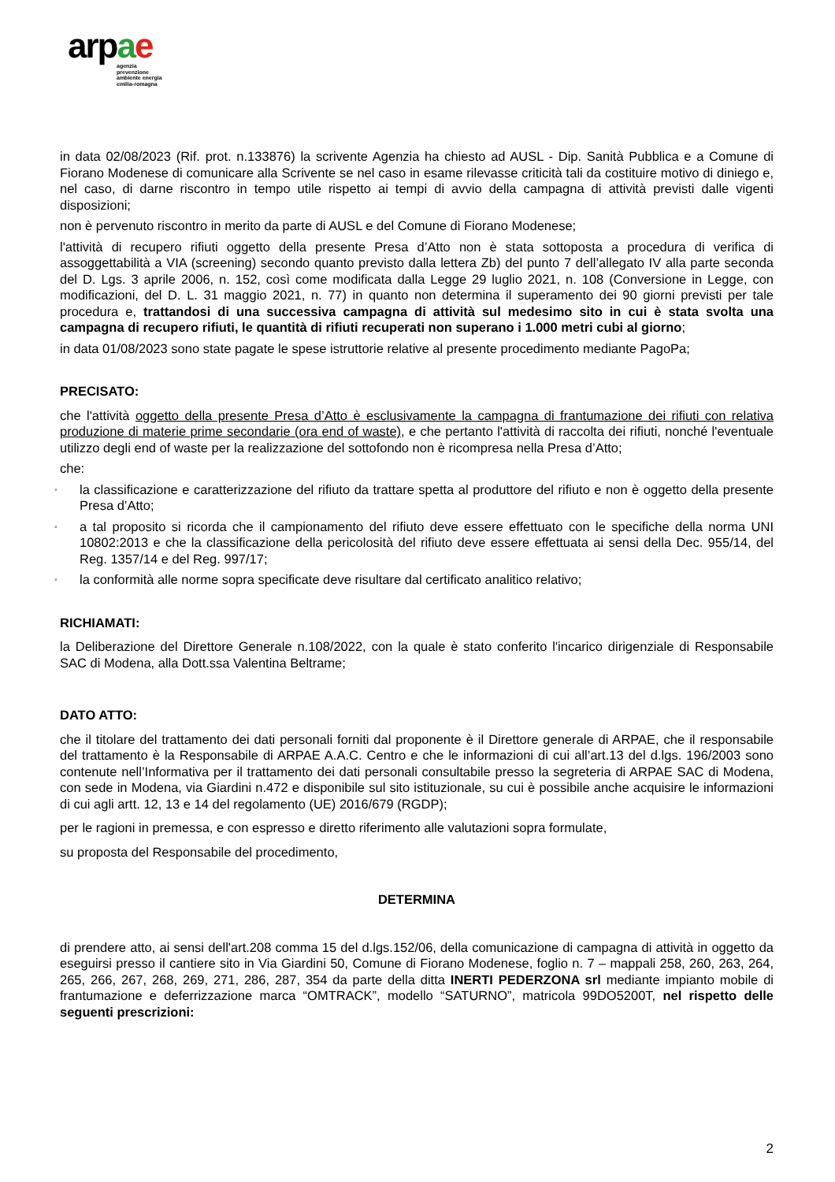ar pae
agenzia
prevenzione
ambiente energia
emilia-romagna
in data 02/08/2023 (Rif. prot. n.133876) la scrivente Agenzia ha chiesto ad AUSL - Dip. Sanità Pubblica e a Comune di Fiorano Modenese di comunicare alla Scrivente se nel caso in esame rilevasse criticità tali da costituire motivo di diniego e, nel caso, di darne riscontro in tempo utile rispetto ai tempi di avvio della campagna di attività previsti dalle vigenti disposizioni;
non è pervenuto riscontro in merito da parte di AUSL e del Comune di Fiorano Modenese;
l'attività di recupero rifiuti oggetto della presente Presa d’Atto non è stata sottoposta a procedura di verifica di assoggettabilità a VIA (screening) secondo quanto previsto dalla lettera Zb) del punto 7 dell’allegato IV alla parte seconda del D. Lgs. 3 aprile 2006, n. 152, così come modificata dalla Legge 29 luglio 2021, n. 108 (Conversione in Legge, con modificazioni, del D. L. 31 maggio 2021, n. 77) in quanto non determina il superamento dei 90 giorni previsti per tale procedura e, trattandosi di una successiva campagna di attività sul medesimo sito in cui è stata svolta una campagna di recupero rifiuti, le quantità di rifiuti recuperati non superano i 1.000 metri cubi al giorno;
in data 01/08/2023 sono state pagate le spese istruttorie relative al presente procedimento mediante PagoPa;
PRECISATO:
che l'attività oggetto della presente Presa d’Atto è esclusivamente la campagna di frantumazione dei rifiuti con relativa produzione di materie prime secondarie (ora end of waste), e che pertanto l'attività di raccolta dei rifiuti, nonché l'eventuale utilizzo degli end of waste per la realizzazione del sottofondo non è ricompresa nella Presa d’Atto;
che:
◦ la classificazione e caratterizzazione del rifiuto da trattare spetta al produttore del rifiuto e non è oggetto della presente Presa d’Atto;
◦ a tal proposito si ricorda che il campionamento del rifiuto deve essere effettuato con le specifiche della norma UNI 10802:2013 e che la classificazione della pericolosità del rifiuto deve essere effettuata ai sensi della Dec. 955/14, del Reg. 1357/14 e del Reg. 997/17;
◦ la conformità alle norme sopra specificate deve risultare dal certificato analitico relativo;
RICHIAMATI:
la Deliberazione del Direttore Generale n.108/2022, con la quale è stato conferito l'incarico dirigenziale di Responsabile SAC di Modena, alla Dott.ssa Valentina Beltrame;
DATO ATTO:
che il titolare del trattamento dei dati personali forniti dal proponente è il Direttore generale di ARPAE, che il responsabile del trattamento è la Responsabile di ARPAE A.A.C. Centro e che le informazioni di cui all’art.13 del d.lgs. 196/2003 sono contenute nell’Informativa per il trattamento dei dati personali consultabile presso la segreteria di ARPAE SAC di Modena, con sede in Modena, via Giardini n.472 e disponibile sul sito istituzionale, su cui è possibile anche acquisire le informazioni di cui agli artt. 12, 13 e 14 del regolamento (UE) 2016/679 (RGDP);
per le ragioni in premessa, e con espresso e diretto riferimento alle valutazioni sopra formulate,
su proposta del Responsabile del procedimento,
DETERMINA
di prendere atto, ai sensi dell'art.208 comma 15 del d.lgs.152/06, della comunicazione di campagna di attività in oggetto da eseguirsi presso il cantiere sito in Via Giardini 50, Comune di Fiorano Modenese, foglio n. 7 – mappali 258, 260, 263, 264, 265, 266, 267, 268, 269, 271, 286, 287, 354 da parte della ditta INERTI PEDERZONA srl mediante impianto mobile di frantumazione e deferrizzazione marca “OMTRACK”, modello “SATURNO”, matricola 99DO5200T, nel rispetto delle seguenti prescrizioni:
2